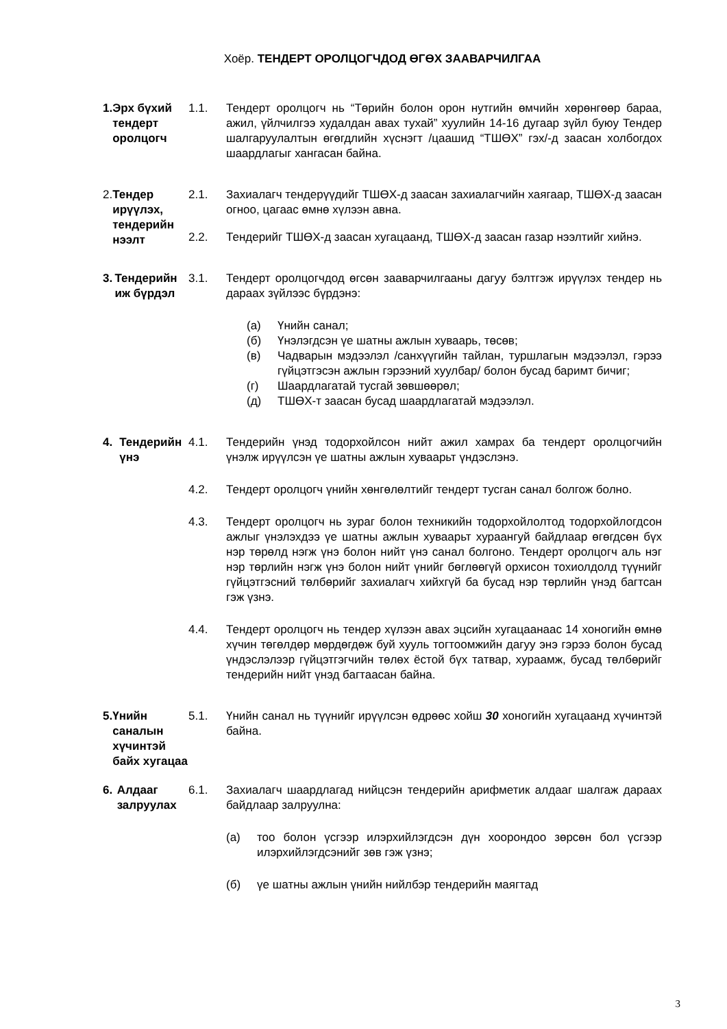Хоёр. ТЕНДЕРТ ОРОЛЦОГЧДОД ӨГӨХ ЗААВАРЧИЛГАА
1. Эрх бүхий тендерт оролцогч
1.1. Тендерт оролцогч нь “Төрийн болон орон нутгийн өмчийн хөрөнгөөр бараа, ажил, үйлчилгээ худалдан авах тухай” хуулийн 14-16 дугаар зүйл буюу Тендер шалгаруулалтын өгөгдлийн хүснэгт /цаашид “ТШӨХ” гэх/-д заасан холбогдох шаардлагыг хангасан байна.
2. Тендер ирүүлэх, тендерийн нээлт
2.1. Захиалагч тендерүүдийг ТШӨХ-д заасан захиалагчийн хаягаар, ТШӨХ-д заасан огноо, цагаас өмнө хүлээн авна.
2.2. Тендерийг ТШӨХ-д заасан хугацаанд, ТШӨХ-д заасан газар нээлтийг хийнэ.
3. Тендерийн иж бүрдэл
3.1. Тендерт оролцогчдод өгсөн зааварчилгааны дагуу бэлтгэж ирүүлэх тендер нь дараах зүйлээс бүрдэнэ:
(а) Үнийн санал;
(б) Үнэлэгдсэн үе шатны ажлын хуваарь, төсөв;
(в) Чадварын мэдээлэл /санхүүгийн тайлан, туршлагын мэдээлэл, гэрээ гүйцэтгэсэн ажлын гэрээний хуулбар/ болон бусад баримт бичиг;
(г) Шаардлагатай тусгай зөвшөөрөл;
(д) ТШӨХ-т заасан бусад шаардлагатай мэдээлэл.
4. Тендерийн үнэ
4.1. Тендерийн үнэд тодорхойлсон нийт ажил хамрах ба тендерт оролцогчийн үнэлж ирүүлсэн үе шатны ажлын хуваарьт үндэслэнэ.
4.2. Тендерт оролцогч үнийн хөнгөлөлтийг тендерт тусган санал болгож болно.
4.3. Тендерт оролцогч нь зураг болон техникийн тодорхойлолтод тодорхойлогдсон ажлыг үнэлэхдээ үе шатны ажлын хуваарьт хураангуй байдлаар өгөгдсөн бүх нэр төрөлд нэгж үнэ болон нийт үнэ санал болгоно. Тендерт оролцогч аль нэг нэр төрлийн нэгж үнэ болон нийт үнийг бөглөөгүй орхисон тохиолдолд түүнийг гүйцэтгэсний төлбөрийг захиалагч хийхгүй ба бусад нэр төрлийн үнэд багтсан гэж үзнэ.
4.4. Тендерт оролцогч нь тендер хүлээн авах эцсийн хугацаанаас 14 хоногийн өмнө хүчин төгөлдөр мөрдөгдөж буй хууль тогтоомжийн дагуу энэ гэрээ болон бусад үндэслэлээр гүйцэтгэгчийн төлөх ёстой бүх татвар, хураамж, бусад төлбөрийг тендерийн нийт үнэд багтаасан байна.
5. Үнийн саналын хүчинтэй байх хугацаа
5.1. Үнийн санал нь түүнийг ирүүлсэн өдрөөс хойш 30 хоногийн хугацаанд хүчинтэй байна.
6. Алдааг залруулах
6.1. Захиалагч шаардлагад нийцсэн тендерийн арифметик алдааг шалгаж дараах байдлаар залруулна:
(а) тоо болон үсгээр илэрхийлэгдсэн дүн хоорондоо зөрсөн бол үсгээр илэрхийлэгдсэнийг зөв гэж үзнэ;
(б) үе шатны ажлын үнийн нийлбэр тендерийн маягтад
3